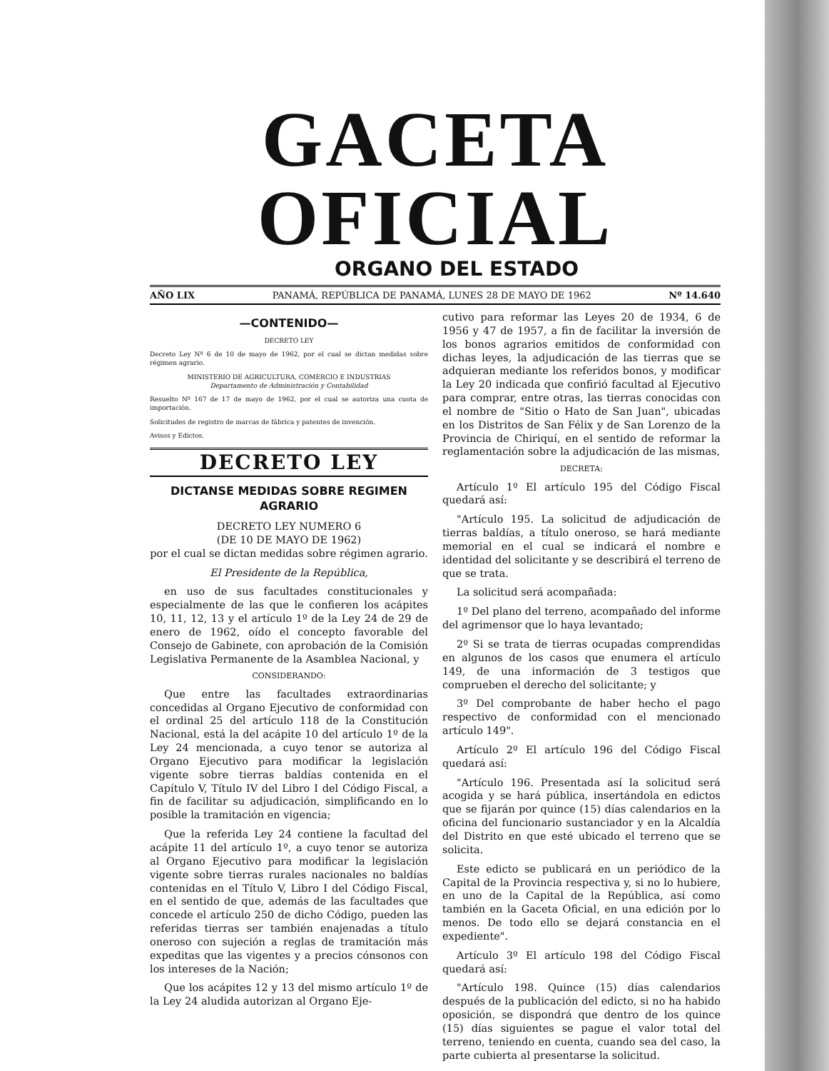GACETA OFICIAL
ORGANO DEL ESTADO
AÑO LIX PANAMÁ, REPÚBLICA DE PANAMÁ, LUNES 28 DE MAYO DE 1962 Nº 14.640
—CONTENIDO—
DECRETO LEY
Decreto Ley Nº 6 de 10 de mayo de 1962, por el cual se dictan medidas sobre régimen agrario.
MINISTERIO DE AGRICULTURA, COMERCIO E INDUSTRIAS
Departamento de Administración y Contabilidad
Resuelto Nº 167 de 17 de mayo de 1962, por el cual se autoriza una cuota de importación.
Solicitudes de registro de marcas de fábrica y patentes de invención.
Avisos y Edictos.
DECRETO LEY
DICTANSE MEDIDAS SOBRE REGIMEN AGRARIO
DECRETO LEY NUMERO 6
(DE 10 DE MAYO DE 1962)
por el cual se dictan medidas sobre régimen agrario.
El Presidente de la República,
en uso de sus facultades constitucionales y especialmente de las que le confieren los acápites 10, 11, 12, 13 y el artículo 1º de la Ley 24 de 29 de enero de 1962, oído el concepto favorable del Consejo de Gabinete, con aprobación de la Comisión Legislativa Permanente de la Asamblea Nacional, y
CONSIDERANDO:
Que entre las facultades extraordinarias concedidas al Organo Ejecutivo de conformidad con el ordinal 25 del artículo 118 de la Constitución Nacional, está la del acápite 10 del artículo 1º de la Ley 24 mencionada, a cuyo tenor se autoriza al Organo Ejecutivo para modificar la legislación vigente sobre tierras baldías contenida en el Capítulo V, Título IV del Libro I del Código Fiscal, a fin de facilitar su adjudicación, simplificando en lo posible la tramitación en vigencia;
Que la referida Ley 24 contiene la facultad del acápite 11 del artículo 1º, a cuyo tenor se autoriza al Organo Ejecutivo para modificar la legislación vigente sobre tierras rurales nacionales no baldías contenidas en el Título V, Libro I del Código Fiscal, en el sentido de que, además de las facultades que concede el artículo 250 de dicho Código, pueden las referidas tierras ser también enajenadas a título oneroso con sujeción a reglas de tramitación más expeditas que las vigentes y a precios cónsonos con los intereses de la Nación;
Que los acápites 12 y 13 del mismo artículo 1º de la Ley 24 aludida autorizan al Organo Eje-
cutivo para reformar las Leyes 20 de 1934, 6 de 1956 y 47 de 1957, a fin de facilitar la inversión de los bonos agrarios emitidos de conformidad con dichas leyes, la adjudicación de las tierras que se adquieran mediante los referidos bonos, y modificar la Ley 20 indicada que confirió facultad al Ejecutivo para comprar, entre otras, las tierras conocidas con el nombre de "Sitio o Hato de San Juan", ubicadas en los Distritos de San Félix y de San Lorenzo de la Provincia de Chiriquí, en el sentido de reformar la reglamentación sobre la adjudicación de las mismas,
DECRETA:
Artículo 1º El artículo 195 del Código Fiscal quedará así:
"Artículo 195. La solicitud de adjudicación de tierras baldías, a título oneroso, se hará mediante memorial en el cual se indicará el nombre e identidad del solicitante y se describirá el terreno de que se trata.
La solicitud será acompañada:
1º Del plano del terreno, acompañado del informe del agrimensor que lo haya levantado;
2º Si se trata de tierras ocupadas comprendidas en algunos de los casos que enumera el artículo 149, de una información de 3 testigos que comprueben el derecho del solicitante; y
3º Del comprobante de haber hecho el pago respectivo de conformidad con el mencionado artículo 149".
Artículo 2º El artículo 196 del Código Fiscal quedará así:
"Artículo 196. Presentada así la solicitud será acogida y se hará pública, insertándola en edictos que se fijarán por quince (15) días calendarios en la oficina del funcionario sustanciador y en la Alcaldía del Distrito en que esté ubicado el terreno que se solicita.
Este edicto se publicará en un periódico de la Capital de la Provincia respectiva y, si no lo hubiere, en uno de la Capital de la República, así como también en la Gaceta Oficial, en una edición por lo menos. De todo ello se dejará constancia en el expediente".
Artículo 3º El artículo 198 del Código Fiscal quedará así:
"Artículo 198. Quince (15) días calendarios después de la publicación del edicto, si no ha habido oposición, se dispondrá que dentro de los quince (15) días siguientes se pague el valor total del terreno, teniendo en cuenta, cuando sea del caso, la parte cubierta al presentarse la solicitud.